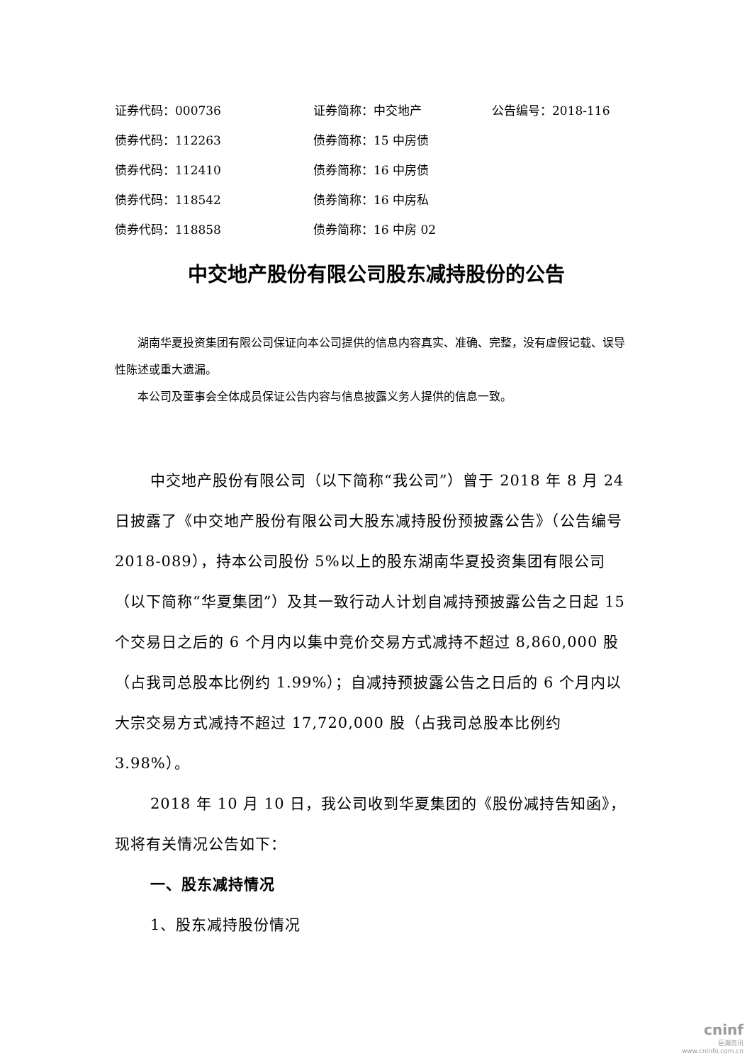证券代码：000736 证券简称：中交地产 公告编号：2018-116
债券代码：112263 债券简称：15 中房债
债券代码：112410 债券简称：16 中房债
债券代码：118542 债券简称：16 中房私
债券代码：118858 债券简称：16 中房 02
中交地产股份有限公司股东减持股份的公告
湖南华夏投资集团有限公司保证向本公司提供的信息内容真实、准确、完整，没有虚假记载、误导性陈述或重大遗漏。
本公司及董事会全体成员保证公告内容与信息披露义务人提供的信息一致。
中交地产股份有限公司（以下简称“我公司”）曾于 2018 年 8 月 24 日披露了《中交地产股份有限公司大股东减持股份预披露公告》（公告编号 2018-089），持本公司股份 5%以上的股东湖南华夏投资集团有限公司（以下简称“华夏集团”）及其一致行动人计划自减持预披露公告之日起 15 个交易日之后的 6 个月内以集中竞价交易方式减持不超过 8,860,000 股（占我司总股本比例约 1.99%）；自减持预披露公告之日后的 6 个月内以大宗交易方式减持不超过 17,720,000 股（占我司总股本比例约 3.98%）。
2018 年 10 月 10 日，我公司收到华夏集团的《股份减持告知函》，现将有关情况公告如下：
一、股东减持情况
1、股东减持股份情况
cninf
巨潮资讯
www.cninfo.com.cn